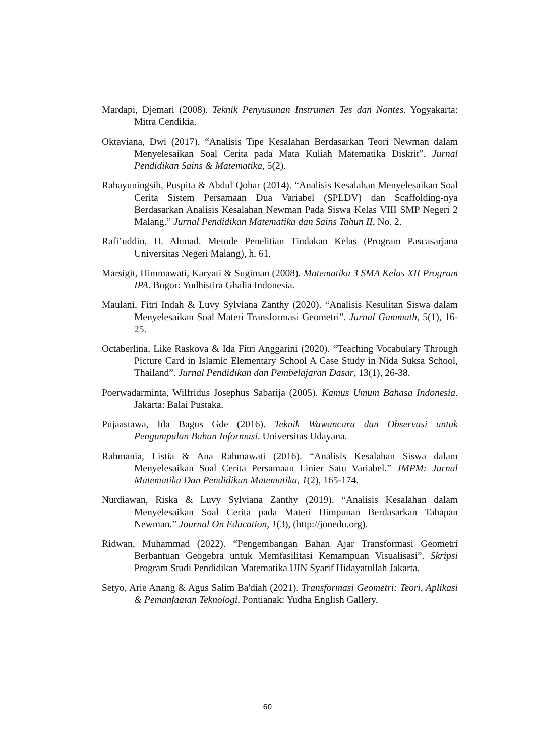Mardapi, Djemari (2008). Teknik Penyusunan Instrumen Tes dan Nontes. Yogyakarta: Mitra Cendikia.
Oktaviana, Dwi (2017). “Analisis Tipe Kesalahan Berdasarkan Teori Newman dalam Menyelesaikan Soal Cerita pada Mata Kuliah Matematika Diskrit”. Jurnal Pendidikan Sains & Matematika, 5(2).
Rahayuningsih, Puspita & Abdul Qohar (2014). “Analisis Kesalahan Menyelesaikan Soal Cerita Sistem Persamaan Dua Variabel (SPLDV) dan Scaffolding-nya Berdasarkan Analisis Kesalahan Newman Pada Siswa Kelas VIII SMP Negeri 2 Malang.” Jurnal Pendidikan Matematika dan Sains Tahun II, No. 2.
Rafi’uddin, H. Ahmad. Metode Penelitian Tindakan Kelas (Program Pascasarjana Universitas Negeri Malang), h. 61.
Marsigit, Himmawati, Karyati & Sugiman (2008). Matematika 3 SMA Kelas XII Program IPA. Bogor: Yudhistira Ghalia Indonesia.
Maulani, Fitri Indah & Luvy Sylviana Zanthy (2020). “Analisis Kesulitan Siswa dalam Menyelesaikan Soal Materi Transformasi Geometri”. Jurnal Gammath, 5(1), 16-25.
Octaberlina, Like Raskova & Ida Fitri Anggarini (2020). “Teaching Vocabulary Through Picture Card in Islamic Elementary School A Case Study in Nida Suksa School, Thailand”. Jurnal Pendidikan dan Pembelajaran Dasar, 13(1), 26-38.
Poerwadarminta, Wilfridus Josephus Sabarija (2005). Kamus Umum Bahasa Indonesia. Jakarta: Balai Pustaka.
Pujaastawa, Ida Bagus Gde (2016). Teknik Wawancara dan Observasi untuk Pengumpulan Bahan Informasi. Universitas Udayana.
Rahmania, Listia & Ana Rahmawati (2016). “Analisis Kesalahan Siswa dalam Menyelesaikan Soal Cerita Persamaan Linier Satu Variabel.” JMPM: Jurnal Matematika Dan Pendidikan Matematika, 1(2), 165-174.
Nurdiawan, Riska & Luvy Sylviana Zanthy (2019). “Analisis Kesalahan dalam Menyelesaikan Soal Cerita pada Materi Himpunan Berdasarkan Tahapan Newman.” Journal On Education, 1(3), (http://jonedu.org).
Ridwan, Muhammad (2022). “Pengembangan Bahan Ajar Transformasi Geometri Berbantuan Geogebra untuk Memfasilitasi Kemampuan Visualisasi”. Skripsi Program Studi Pendidikan Matematika UIN Syarif Hidayatullah Jakarta.
Setyo, Arie Anang & Agus Salim Ba'diah (2021). Transformasi Geometri: Teori, Aplikasi & Pemanfaatan Teknologi. Pontianak: Yudha English Gallery.
60